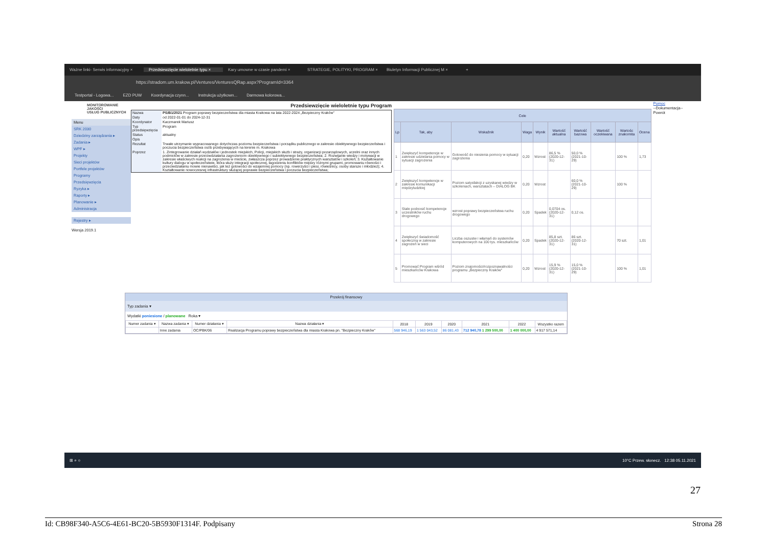Ważne linki- Serwis informacyjny × Przedsiewzięcie wieloletnie typu × Kary umowne w czasie pandemi × STRATEGIE, POLITYKI, PROGRAM × Biuletyn Informacji Publicznej M × +
https://stradom.um.krakow.pl/Ventures/VenturesQRap.aspx?ProgramId=3364
Testportal - Logowa... EZD PUW Koordynacja czynn... Instrukcja użytkown... Darmowa kolorowa...
MONITOROWANIE JAKOŚCI
USŁUG PUBLICZNYCH
Menu
SRK 2030
Dziedziny zarządzania ▸
Zadania ▸
WPF ▸
Projekty
Sieci projektów
Portfele projektów
Programy
Przedsięwzięcia
Ryzyka ▸
Raporty ▸
Planowanie ▸
Administracja
Rejestry ▸
Wersja 2019.1
Przedsiewzięcie wieloletnie typu Program
| Nazwa | PS/B1/2021 Program poprawy bezpieczeństwa dla miasta Krakowa na lata 2022-2024 „Bezpieczny Kraków" |
| Daty | od 2022-01-01 do 2024-12-31 |
| Koordynator | Kaczmarek Mariusz |
| Typ przedsięwzięcia | Program |
| Status | aktualny |
| Opis | |
| Rezultat | Trwałe utrzymanie wypracowanego dotychczas poziomu bezpieczeństwa i porządku publicznego w zakresie obiektywnego bezpieczeństwa i poczucia bezpieczeństwa osób przebywających na terenie m. Krakowa |
| Poprzez | 1. Zintegrowanie działań wydziałów i jednostek miejskich, Policji, miejskich służb i straży, organizacji pozarządowych, uczelni oraz innych podmiotów w zakresie przeciwdziałania zagrożeniom obiektywnego i subiektywnego bezpieczeństwa; 2. Rozwijanie wiedzy i motywacji w zakresie właściwych reakcji na zagrożenia w mieście, zwłaszcza poprzez prowadzenie praktycznych warsztatów i szkoleń; 3. Kształtowanie kultury dialogu w społeczeństwie, która służy integracji społecznej, łagodzeniu konfliktów między różnymi grupami, promowaniu równości i przeciwdziałaniu mowie nienawiści, jak też gotowości do wzajemnej pomocy (np. rowerzyści i piesi, rówieśnicy, osoby starsze i młodzież); 4. Kształtowanie nowoczesnej infrastruktury służącej poprawie bezpieczeństwa i poczucia bezpieczeństwa; |
| Cele | | | | | | | | | |
| --- | --- | --- | --- | --- | --- | --- | --- | --- | --- |
| Lp | Tak, aby | Wskaźnik | Waga | Wynik | Wartość aktualna | Wartość bazowa | Wartość oczekiwana | Wartośc znakomita | Ocena |
| 1 | Zwiększyć kompetencje w zakresie udzielania pomocy w sytuacji zagrożenia | Gotowość do niesienia pomocy w sytuacji zagrożenia | 0,20 | Wzrost | 86,5 % (2020-12-31) | 50,0 % (2021-10-29) | | 100 % | 1,73 |
| 2 | Zwiększyć kompetencje w zakresie komunikacji międzyludzkiej | Poziom satysfakcji z uzyskanej wiedzy w szkoleniach, warsztatach – DIALOG BK | 0,20 | Wzrost | | 60,0 % (2021-10-29) | | 100 % | |
| 3 | Stale podnosić kompetencje uczestników ruchu drogowego | wzrost poprawy bezpieczeństwa ruchu drogowego | 0,20 | Spadek | 0,0704 os. (2020-12-31) | 0,12 os. | | | |
| 4 | Zwiększyć świadomość społeczną w zakresie zagrożeń w sieci | Liczba oszustw i włamań do systemów komputerowych na 100 tys. mieszkańców | 0,20 | Spadek | 85,8 szt. (2020-12-31) | 86 szt. (2020-12-31) | | 70 szt. | 1,01 |
| 5 | Promować Program wśród mieszkańców Krakowa | Poziom znajomości/rozpoznawalności programu „Bezpieczny Kraków" | 0,20 | Wzrost | 15,9 % (2020-12-31) | 15,0 % (2021-10-29) | | 100 % | 1,01 |
Pomoc
--Dokumentacja--
Powrót
Przekrój finansowy
Typ zadania ▾
Wydatki poniesione / planowane Roka ▾
| Numer zadania ▾ | Nazwa zadania ▾ | Numer działania ▾ | Nazwa działania ▾ | 2018 | 2019 | 2020 | 2021 | 2022 | Wszystko razem |
| --- | --- | --- | --- | --- | --- | --- | --- | --- | --- |
| | Inne zadania | OC/PBK/06 | Realizacja Programu poprawy bezpieczeństwa dla miasta Krakowa pn. "Bezpieczny Kraków" | 568 946,19 | 1 563 043,52 | 86 081,43 | 712 940,78 1 299 500,00 | 1 400 000,00 | 4 917 571,14 |
⊞ ⌕ ○ 10°C Przew. słonecz. 12:38 05.11.2021
27
Id: CB98F340-A5C6-4E61-BC20-5B5930F1314F. Podpisany Strona 28